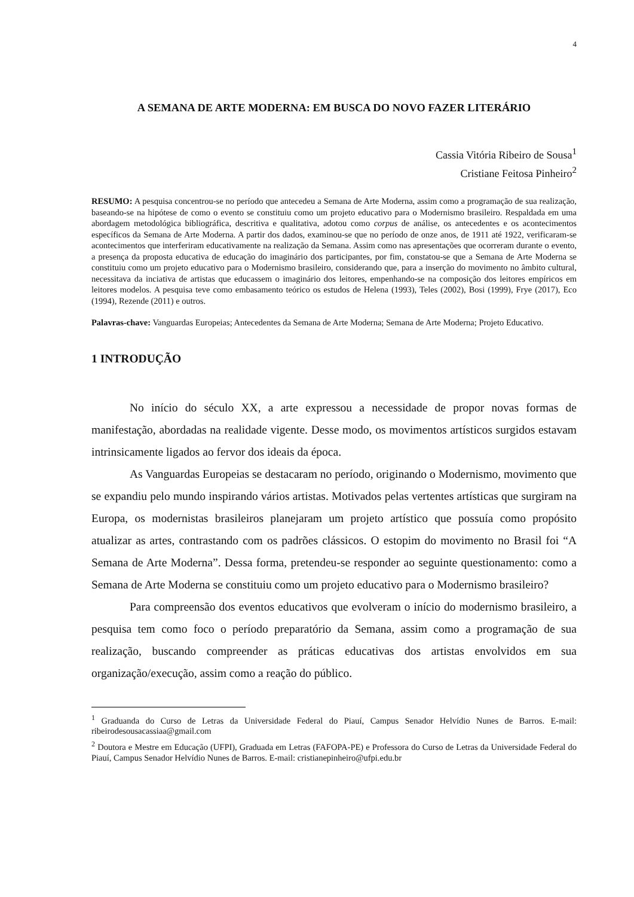4
A SEMANA DE ARTE MODERNA: EM BUSCA DO NOVO FAZER LITERÁRIO
Cassia Vitória Ribeiro de Sousa<sup>1</sup>
Cristiane Feitosa Pinheiro<sup>2</sup>
RESUMO: A pesquisa concentrou-se no período que antecedeu a Semana de Arte Moderna, assim como a programação de sua realização, baseando-se na hipótese de como o evento se constituiu como um projeto educativo para o Modernismo brasileiro. Respaldada em uma abordagem metodológica bibliográfica, descritiva e qualitativa, adotou como corpus de análise, os antecedentes e os acontecimentos específicos da Semana de Arte Moderna. A partir dos dados, examinou-se que no período de onze anos, de 1911 até 1922, verificaram-se acontecimentos que interferiram educativamente na realização da Semana. Assim como nas apresentações que ocorreram durante o evento, a presença da proposta educativa de educação do imaginário dos participantes, por fim, constatou-se que a Semana de Arte Moderna se constituiu como um projeto educativo para o Modernismo brasileiro, considerando que, para a inserção do movimento no âmbito cultural, necessitava da inciativa de artistas que educassem o imaginário dos leitores, empenhando-se na composição dos leitores empíricos em leitores modelos. A pesquisa teve como embasamento teórico os estudos de Helena (1993), Teles (2002), Bosi (1999), Frye (2017), Eco (1994), Rezende (2011) e outros.
Palavras-chave: Vanguardas Europeias; Antecedentes da Semana de Arte Moderna; Semana de Arte Moderna; Projeto Educativo.
1 INTRODUÇÃO
No início do século XX, a arte expressou a necessidade de propor novas formas de manifestação, abordadas na realidade vigente. Desse modo, os movimentos artísticos surgidos estavam intrinsicamente ligados ao fervor dos ideais da época.
As Vanguardas Europeias se destacaram no período, originando o Modernismo, movimento que se expandiu pelo mundo inspirando vários artistas. Motivados pelas vertentes artísticas que surgiram na Europa, os modernistas brasileiros planejaram um projeto artístico que possuía como propósito atualizar as artes, contrastando com os padrões clássicos. O estopim do movimento no Brasil foi “A Semana de Arte Moderna”. Dessa forma, pretendeu-se responder ao seguinte questionamento: como a Semana de Arte Moderna se constituiu como um projeto educativo para o Modernismo brasileiro?
Para compreensão dos eventos educativos que evolveram o início do modernismo brasileiro, a pesquisa tem como foco o período preparatório da Semana, assim como a programação de sua realização, buscando compreender as práticas educativas dos artistas envolvidos em sua organização/execução, assim como a reação do público.
<sup>1</sup> Graduanda do Curso de Letras da Universidade Federal do Piauí, Campus Senador Helvídio Nunes de Barros. E-mail: ribeirodesousacassiaa@gmail.com
<sup>2</sup> Doutora e Mestre em Educação (UFPI), Graduada em Letras (FAFOPA-PE) e Professora do Curso de Letras da Universidade Federal do Piauí, Campus Senador Helvídio Nunes de Barros. E-mail: cristianepinheiro@ufpi.edu.br